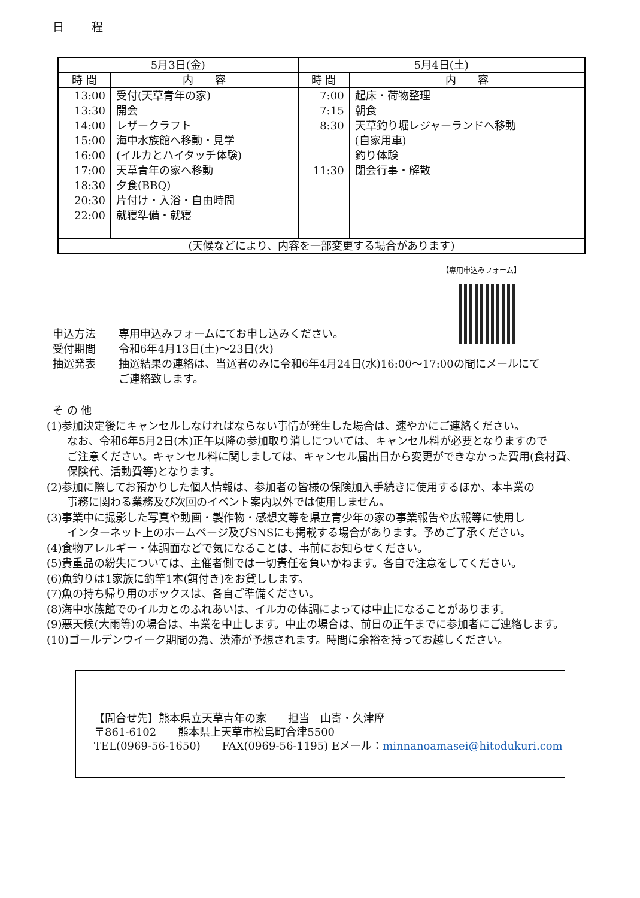日 程
| 5月3日(金) | | 5月4日(土) | |
| --- | --- | --- | --- |
| 時 間 | 内 容 | 時 間 | 内 容 |
| 13:00 13:30 14:00 15:00 16:00 17:00 18:30 20:30 22:00 | 受付(天草青年の家) 開会 レザークラフト 海中水族館へ移動・見学 (イルカとハイタッチ体験) 天草青年の家へ移動 夕食(BBQ) 片付け・入浴・自由時間 就寝準備・就寝 | 7:00 7:15 8:30 11:30 | 起床・荷物整理 朝食 天草釣り堀レジャーランドへ移動 (自家用車) 釣り体験 閉会行事・解散 |
| (天候などにより、内容を一部変更する場合があります) | | | |
【専用申込みフォーム】
申込方法 専用申込みフォームにてお申し込みください。
受付期間 令和6年4月13日(土)～23日(火)
抽選発表 抽選結果の連絡は、当選者のみに令和6年4月24日(水)16:00～17:00の間にメールにて
ご連絡致します。
そ の 他
(1)参加決定後にキャンセルしなければならない事情が発生した場合は、速やかにご連絡ください。
なお、令和6年5月2日(木)正午以降の参加取り消しについては、キャンセル料が必要となりますので
ご注意ください。キャンセル料に関しましては、キャンセル届出日から変更ができなかった費用(食材費、
保険代、活動費等)となります。
(2)参加に際してお預かりした個人情報は、参加者の皆様の保険加入手続きに使用するほか、本事業の
事務に関わる業務及び次回のイベント案内以外では使用しません。
(3)事業中に撮影した写真や動画・製作物・感想文等を県立青少年の家の事業報告や広報等に使用し
インターネット上のホームページ及びSNSにも掲載する場合があります。予めご了承ください。
(4)食物アレルギー・体調面などで気になることは、事前にお知らせください。
(5)貴重品の紛失については、主催者側では一切責任を負いかねます。各自で注意をしてください。
(6)魚釣りは1家族に釣竿1本(餌付き)をお貸しします。
(7)魚の持ち帰り用のボックスは、各自ご準備ください。
(8)海中水族館でのイルカとのふれあいは、イルカの体調によっては中止になることがあります。
(9)悪天候(大雨等)の場合は、事業を中止します。中止の場合は、前日の正午までに参加者にご連絡します。
(10)ゴールデンウイーク期間の為、渋滞が予想されます。時間に余裕を持ってお越しください。
【問合せ先】熊本県立天草青年の家　　担当　山寄・久津摩
〒861-6102　　熊本県上天草市松島町合津5500
TEL(0969-56-1650)　　FAX(0969-56-1195) Eメール：minnanoamasei@hitodukuri.com